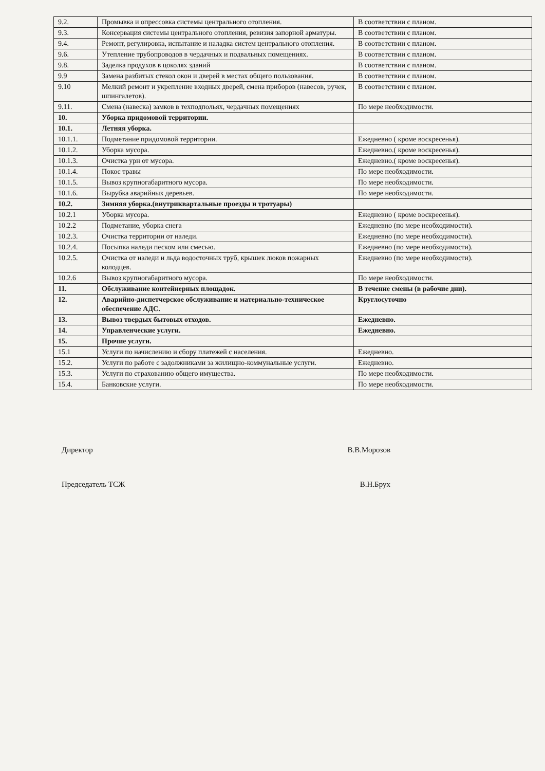| 9.2. | Промывка и опрессовка системы центрального отопления. | В соответствии с планом. |
| 9.3. | Консервация системы центрального отопления, ревизия запорной арматуры. | В соответствии с планом. |
| 9.4. | Ремонт, регулировка, испытание и наладка систем центрального отопления. | В соответствии с планом. |
| 9.6. | Утепление трубопроводов в чердачных и подвальных помещениях. | В соответствии с планом. |
| 9.8. | Заделка продухов в цоколях зданий | В соответствии с планом. |
| 9.9 | Замена разбитых стекол окон и дверей в местах общего пользования. | В соответствии с планом. |
| 9.10 | Мелкий ремонт и укрепление входных дверей, смена приборов (навесов, ручек, шпингалетов). | В соответствии с планом. |
| 9.11. | Смена (навеска) замков в техподпольях, чердачных помещениях | По мере необходимости. |
| 10. | Уборка придомовой территории. | |
| 10.1. | Летняя уборка. | |
| 10.1.1. | Подметание придомовой территории. | Ежедневно ( кроме воскресенья). |
| 10.1.2. | Уборка мусора. | Ежедневно.( кроме воскресенья). |
| 10.1.3. | Очистка урн от мусора. | Ежедневно.( кроме воскресенья). |
| 10.1.4. | Покос травы | По мере необходимости. |
| 10.1.5. | Вывоз крупногабаритного мусора. | По мере необходимости. |
| 10.1.6. | Вырубка аварийных деревьев. | По мере необходимости. |
| 10.2. | Зимняя уборка.(внутриквартальные проезды и тротуары) | |
| 10.2.1 | Уборка мусора. | Ежедневно ( кроме воскресенья). |
| 10.2.2 | Подметание, уборка снега | Ежедневно (по мере необходимости). |
| 10.2.3. | Очистка территории от наледи. | Ежедневно (по мере необходимости). |
| 10.2.4. | Посыпка наледи песком или смесью. | Ежедневно (по мере необходимости). |
| 10.2.5. | Очистка от наледи и льда водосточных труб, крышек люков пожарных колодцев. | Ежедневно (по мере необходимости). |
| 10.2.6 | Вывоз крупногабаритного мусора. | По мере необходимости. |
| 11. | Обслуживание контейнерных площадок. | В течение смены (в рабочие дни). |
| 12. | Аварийно-диспетчерское обслуживание и материально-техническое обеспечение АДС. | Круглосуточно |
| 13. | Вывоз твердых бытовых отходов. | Ежедневно. |
| 14. | Управленческие услуги. | Ежедневно. |
| 15. | Прочие услуги. | |
| 15.1 | Услуги по начислению и сбору платежей с населения. | Ежедневно. |
| 15.2. | Услуги по работе с задолжниками за жилищно-коммунальные услуги. | Ежедневно. |
| 15.3. | Услуги по страхованию общего имущества. | По мере необходимости. |
| 15.4. | Банковские услуги. | По мере необходимости. |
Директор В.В.Морозов
Председатель ТСЖ В.Н.Брух